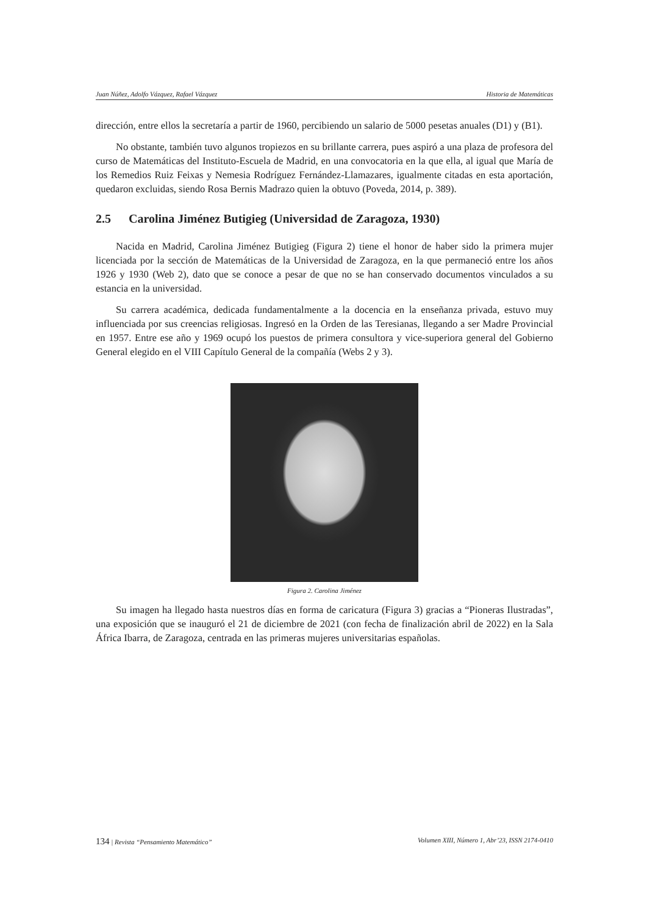Juan Núñez, Adolfo Vázquez, Rafael Vázquez Historia de Matemáticas
dirección, entre ellos la secretaría a partir de 1960, percibiendo un salario de 5000 pesetas anuales (D1) y (B1).
No obstante, también tuvo algunos tropiezos en su brillante carrera, pues aspiró a una plaza de profesora del curso de Matemáticas del Instituto-Escuela de Madrid, en una convocatoria en la que ella, al igual que María de los Remedios Ruiz Feixas y Nemesia Rodríguez Fernández-Llamazares, igualmente citadas en esta aportación, quedaron excluidas, siendo Rosa Bernis Madrazo quien la obtuvo (Poveda, 2014, p. 389).
2.5 Carolina Jiménez Butigieg (Universidad de Zaragoza, 1930)
Nacida en Madrid, Carolina Jiménez Butigieg (Figura 2) tiene el honor de haber sido la primera mujer licenciada por la sección de Matemáticas de la Universidad de Zaragoza, en la que permaneció entre los años 1926 y 1930 (Web 2), dato que se conoce a pesar de que no se han conservado documentos vinculados a su estancia en la universidad.
Su carrera académica, dedicada fundamentalmente a la docencia en la enseñanza privada, estuvo muy influenciada por sus creencias religiosas. Ingresó en la Orden de las Teresianas, llegando a ser Madre Provincial en 1957. Entre ese año y 1969 ocupó los puestos de primera consultora y vice-superiora general del Gobierno General elegido en el VIII Capítulo General de la compañía (Webs 2 y 3).
Figura 2. Carolina Jiménez
Su imagen ha llegado hasta nuestros días en forma de caricatura (Figura 3) gracias a “Pioneras Ilustradas”, una exposición que se inauguró el 21 de diciembre de 2021 (con fecha de finalización abril de 2022) en la Sala África Ibarra, de Zaragoza, centrada en las primeras mujeres universitarias españolas.
134 | Revista “Pensamiento Matemático” Volumen XIII, Número 1, Abr’23, ISSN 2174-0410